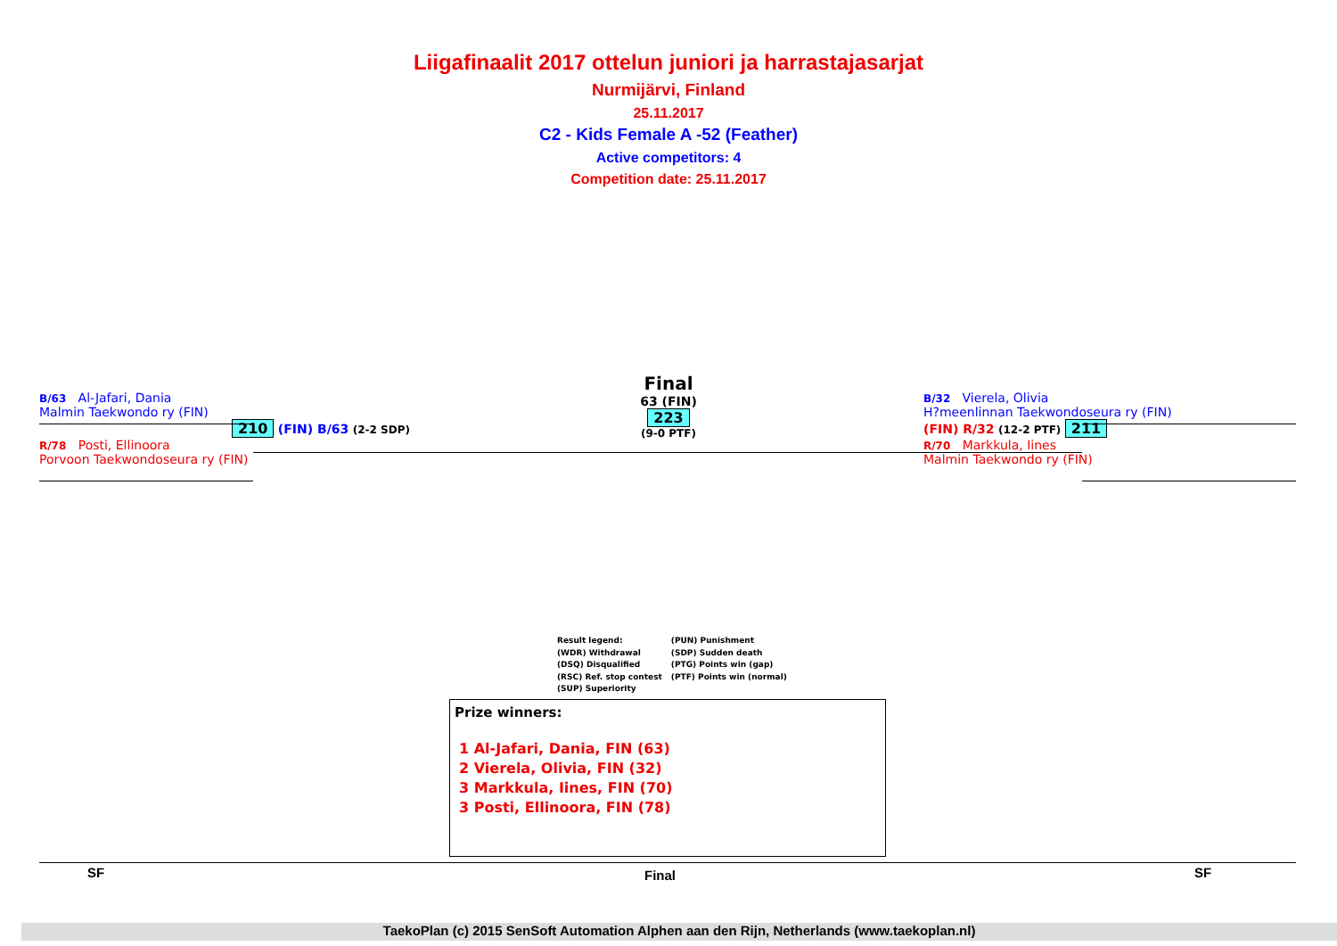Liigafinaalit 2017 ottelun juniori ja harrastajasarjat
Nurmijärvi, Finland
25.11.2017
C2 - Kids Female A -52 (Feather)
Active competitors: 4
Competition date: 25.11.2017
B/63 Al-Jafari, Dania
Malmin Taekwondo ry (FIN)
210 (FIN) B/63 (2-2 SDP)
R/78 Posti, Ellinoora
Porvoon Taekwondoseura ry (FIN)
Final
63 (FIN)
223
(9-0 PTF)
B/32 Vierela, Olivia
H?meenlinnan Taekwondoseura ry (FIN)
(FIN) R/32 (12-2 PTF) 211
R/70 Markkula, Iines
Malmin Taekwondo ry (FIN)
Result legend:
(WDR) Withdrawal
(DSQ) Disqualified
(RSC) Ref. stop contest
(SUP) Superiority
(PUN) Punishment
(SDP) Sudden death
(PTG) Points win (gap)
(PTF) Points win (normal)
Prize winners:
1 Al-Jafari, Dania, FIN (63)
2 Vierela, Olivia, FIN (32)
3 Markkula, Iines, FIN (70)
3 Posti, Ellinoora, FIN (78)
SF Final SF
TaekoPlan (c) 2015 SenSoft Automation Alphen aan den Rijn, Netherlands (www.taekoplan.nl)